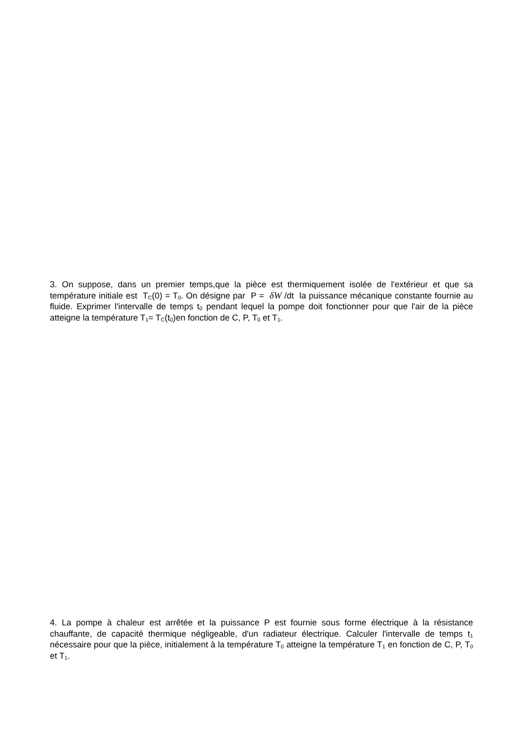3. On suppose, dans un premier temps,que la pièce est thermiquement isolée de l'extérieur et que sa température initiale est T<sub>C</sub>(0) = T<sub>0</sub>. On désigne par P = δW /dt la puissance mécanique constante fournie au fluide. Exprimer l'intervalle de temps t<sub>0</sub> pendant lequel la pompe doit fonctionner pour que l'air de la pièce atteigne la température T<sub>1</sub>= T<sub>C</sub>(t<sub>0</sub>)en fonction de C, P, T<sub>0</sub> et T<sub>1</sub>.
4. La pompe à chaleur est arrêtée et la puissance P est fournie sous forme électrique à la résistance chauffante, de capacité thermique négligeable, d'un radiateur électrique. Calculer l'intervalle de temps t<sub>1</sub> nécessaire pour que la pièce, initialement à la température T<sub>0</sub> atteigne la température T<sub>1</sub> en fonction de C, P, T<sub>0</sub> et T<sub>1</sub>.